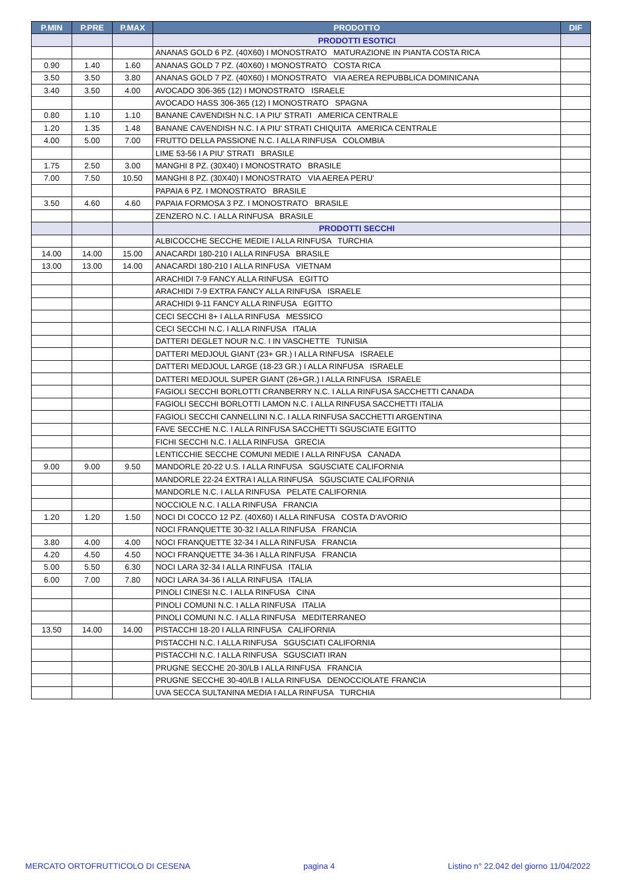| P.MIN | P.PRE | P.MAX | PRODOTTO | DIF |
| --- | --- | --- | --- | --- |
| | | | PRODOTTI ESOTICI | |
| | | | ANANAS GOLD 6 PZ. (40X60) I MONOSTRATO MATURAZIONE IN PIANTA COSTA RICA | |
| 0.90 | 1.40 | 1.60 | ANANAS GOLD 7 PZ. (40X60) I MONOSTRATO COSTA RICA | |
| 3.50 | 3.50 | 3.80 | ANANAS GOLD 7 PZ. (40X60) I MONOSTRATO VIA AEREA REPUBBLICA DOMINICANA | |
| 3.40 | 3.50 | 4.00 | AVOCADO 306-365 (12) I MONOSTRATO ISRAELE | |
| | | | AVOCADO HASS 306-365 (12) I MONOSTRATO SPAGNA | |
| 0.80 | 1.10 | 1.10 | BANANE CAVENDISH N.C. I A PIU' STRATI AMERICA CENTRALE | |
| 1.20 | 1.35 | 1.48 | BANANE CAVENDISH N.C. I A PIU' STRATI CHIQUITA AMERICA CENTRALE | |
| 4.00 | 5.00 | 7.00 | FRUTTO DELLA PASSIONE N.C. I ALLA RINFUSA COLOMBIA | |
| | | | LIME 53-56 I A PIU' STRATI BRASILE | |
| 1.75 | 2.50 | 3.00 | MANGHI 8 PZ. (30X40) I MONOSTRATO BRASILE | |
| 7.00 | 7.50 | 10.50 | MANGHI 8 PZ. (30X40) I MONOSTRATO VIA AEREA PERU' | |
| | | | PAPAIA 6 PZ. I MONOSTRATO BRASILE | |
| 3.50 | 4.60 | 4.60 | PAPAIA FORMOSA 3 PZ. I MONOSTRATO BRASILE | |
| | | | ZENZERO N.C. I ALLA RINFUSA BRASILE | |
| | | | PRODOTTI SECCHI | |
| | | | ALBICOCCHE SECCHE MEDIE I ALLA RINFUSA TURCHIA | |
| 14.00 | 14.00 | 15.00 | ANACARDI 180-210 I ALLA RINFUSA BRASILE | |
| 13.00 | 13.00 | 14.00 | ANACARDI 180-210 I ALLA RINFUSA VIETNAM | |
| | | | ARACHIDI 7-9 FANCY ALLA RINFUSA EGITTO | |
| | | | ARACHIDI 7-9 EXTRA FANCY ALLA RINFUSA ISRAELE | |
| | | | ARACHIDI 9-11 FANCY ALLA RINFUSA EGITTO | |
| | | | CECI SECCHI 8+ I ALLA RINFUSA MESSICO | |
| | | | CECI SECCHI N.C. I ALLA RINFUSA ITALIA | |
| | | | DATTERI DEGLET NOUR N.C. I IN VASCHETTE TUNISIA | |
| | | | DATTERI MEDJOUL GIANT (23+ GR.) I ALLA RINFUSA ISRAELE | |
| | | | DATTERI MEDJOUL LARGE (18-23 GR.) I ALLA RINFUSA ISRAELE | |
| | | | DATTERI MEDJOUL SUPER GIANT (26+GR.) I ALLA RINFUSA ISRAELE | |
| | | | FAGIOLI SECCHI BORLOTTI CRANBERRY N.C. I ALLA RINFUSA SACCHETTI CANADA | |
| | | | FAGIOLI SECCHI BORLOTTI LAMON N.C. I ALLA RINFUSA SACCHETTI ITALIA | |
| | | | FAGIOLI SECCHI CANNELLINI N.C. I ALLA RINFUSA SACCHETTI ARGENTINA | |
| | | | FAVE SECCHE N.C. I ALLA RINFUSA SACCHETTI SGUSCIATE EGITTO | |
| | | | FICHI SECCHI N.C. I ALLA RINFUSA GRECIA | |
| | | | LENTICCHIE SECCHE COMUNI MEDIE I ALLA RINFUSA CANADA | |
| 9.00 | 9.00 | 9.50 | MANDORLE 20-22 U.S. I ALLA RINFUSA SGUSCIATE CALIFORNIA | |
| | | | MANDORLE 22-24 EXTRA I ALLA RINFUSA SGUSCIATE CALIFORNIA | |
| | | | MANDORLE N.C. I ALLA RINFUSA PELATE CALIFORNIA | |
| | | | NOCCIOLE N.C. I ALLA RINFUSA FRANCIA | |
| 1.20 | 1.20 | 1.50 | NOCI DI COCCO 12 PZ. (40X60) I ALLA RINFUSA COSTA D'AVORIO | |
| | | | NOCI FRANQUETTE 30-32 I ALLA RINFUSA FRANCIA | |
| 3.80 | 4.00 | 4.00 | NOCI FRANQUETTE 32-34 I ALLA RINFUSA FRANCIA | |
| 4.20 | 4.50 | 4.50 | NOCI FRANQUETTE 34-36 I ALLA RINFUSA FRANCIA | |
| 5.00 | 5.50 | 6.30 | NOCI LARA 32-34 I ALLA RINFUSA ITALIA | |
| 6.00 | 7.00 | 7.80 | NOCI LARA 34-36 I ALLA RINFUSA ITALIA | |
| | | | PINOLI CINESI N.C. I ALLA RINFUSA CINA | |
| | | | PINOLI COMUNI N.C. I ALLA RINFUSA ITALIA | |
| | | | PINOLI COMUNI N.C. I ALLA RINFUSA MEDITERRANEO | |
| 13.50 | 14.00 | 14.00 | PISTACCHI 18-20 I ALLA RINFUSA CALIFORNIA | |
| | | | PISTACCHI N.C. I ALLA RINFUSA SGUSCIATI CALIFORNIA | |
| | | | PISTACCHI N.C. I ALLA RINFUSA SGUSCIATI IRAN | |
| | | | PRUGNE SECCHE 20-30/LB I ALLA RINFUSA FRANCIA | |
| | | | PRUGNE SECCHE 30-40/LB I ALLA RINFUSA DENOCCIOLATE FRANCIA | |
| | | | UVA SECCA SULTANINA MEDIA I ALLA RINFUSA TURCHIA | |
MERCATO ORTOFRUTTICOLO DI CESENA pagina 4 Listino n° 22.042 del giorno 11/04/2022